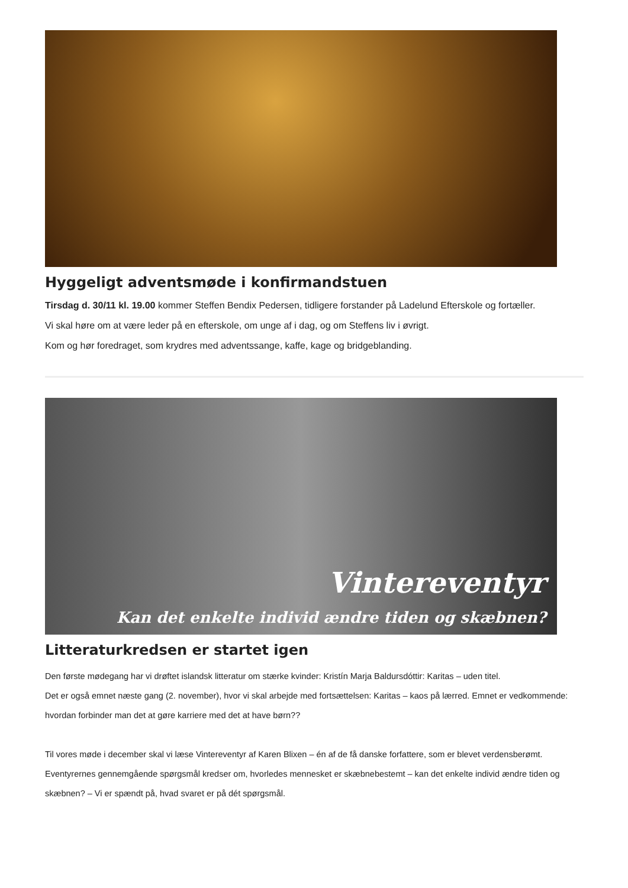Hyggeligt adventsmøde i konfirmandstuen
Tirsdag d. 30/11 kl. 19.00 kommer Steffen Bendix Pedersen, tidligere forstander på Ladelund Efterskole og fortæller.
Vi skal høre om at være leder på en efterskole, om unge af i dag, og om Steffens liv i øvrigt.
Kom og hør foredraget, som krydres med adventssange, kaffe, kage og bridgeblanding.
Vintereventyr
Kan det enkelte individ ændre tiden og skæbnen?
Litteraturkredsen er startet igen
Den første mødegang har vi drøftet islandsk litteratur om stærke kvinder: Kristín Marja Baldursdóttir: Karitas – uden titel.
Det er også emnet næste gang (2. november), hvor vi skal arbejde med fortsættelsen: Karitas – kaos på lærred. Emnet er vedkommende: hvordan forbinder man det at gøre karriere med det at have børn??
Til vores møde i december skal vi læse Vintereventyr af Karen Blixen – én af de få danske forfattere, som er blevet verdensberømt.
Eventyrernes gennemgående spørgsmål kredser om, hvorledes mennesket er skæbnebestemt – kan det enkelte individ ændre tiden og skæbnen? – Vi er spændt på, hvad svaret er på dét spørgsmål.